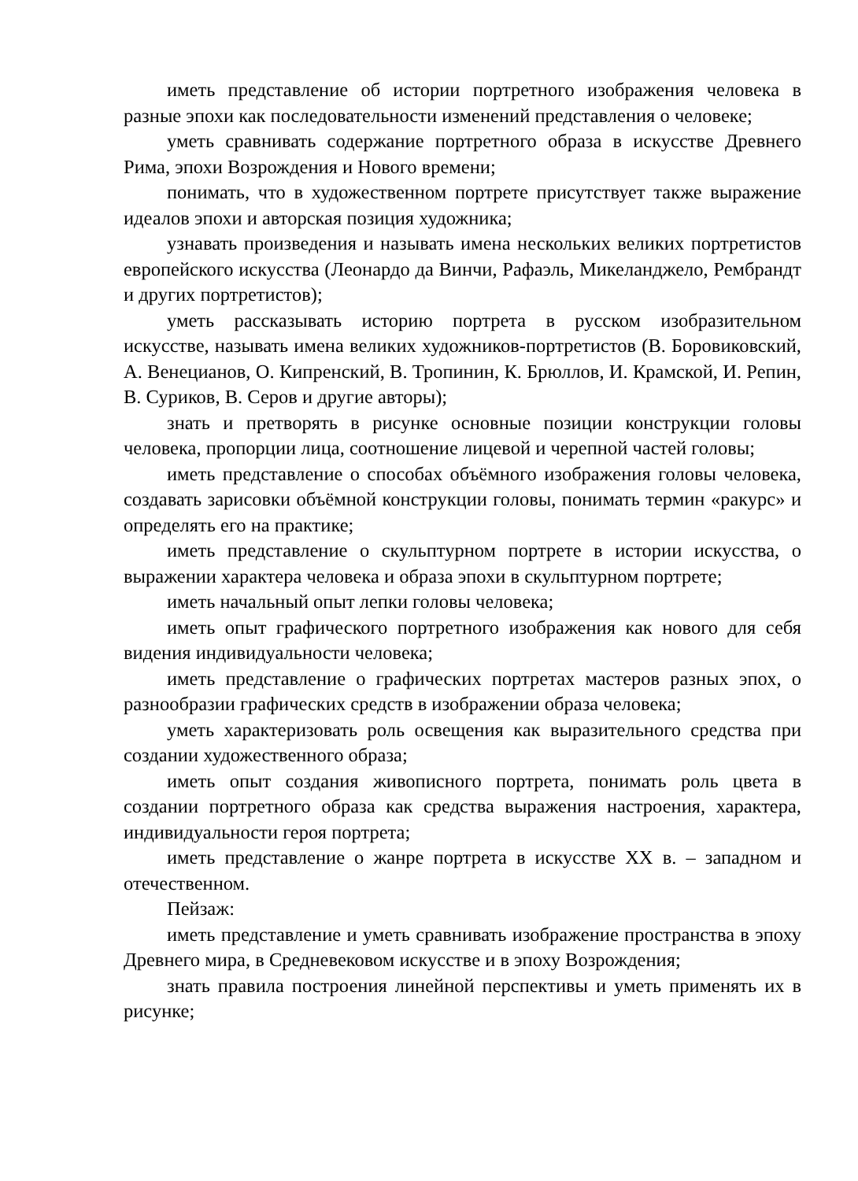иметь представление об истории портретного изображения человека в разные эпохи как последовательности изменений представления о человеке;
уметь сравнивать содержание портретного образа в искусстве Древнего Рима, эпохи Возрождения и Нового времени;
понимать, что в художественном портрете присутствует также выражение идеалов эпохи и авторская позиция художника;
узнавать произведения и называть имена нескольких великих портретистов европейского искусства (Леонардо да Винчи, Рафаэль, Микеланджело, Рембрандт и других портретистов);
уметь рассказывать историю портрета в русском изобразительном искусстве, называть имена великих художников-портретистов (В. Боровиковский, А. Венецианов, О. Кипренский, В. Тропинин, К. Брюллов, И. Крамской, И. Репин, В. Суриков, В. Серов и другие авторы);
знать и претворять в рисунке основные позиции конструкции головы человека, пропорции лица, соотношение лицевой и черепной частей головы;
иметь представление о способах объёмного изображения головы человека, создавать зарисовки объёмной конструкции головы, понимать термин «ракурс» и определять его на практике;
иметь представление о скульптурном портрете в истории искусства, о выражении характера человека и образа эпохи в скульптурном портрете;
иметь начальный опыт лепки головы человека;
иметь опыт графического портретного изображения как нового для себя видения индивидуальности человека;
иметь представление о графических портретах мастеров разных эпох, о разнообразии графических средств в изображении образа человека;
уметь характеризовать роль освещения как выразительного средства при создании художественного образа;
иметь опыт создания живописного портрета, понимать роль цвета в создании портретного образа как средства выражения настроения, характера, индивидуальности героя портрета;
иметь представление о жанре портрета в искусстве XX в. – западном и отечественном.
Пейзаж:
иметь представление и уметь сравнивать изображение пространства в эпоху Древнего мира, в Средневековом искусстве и в эпоху Возрождения;
знать правила построения линейной перспективы и уметь применять их в рисунке;